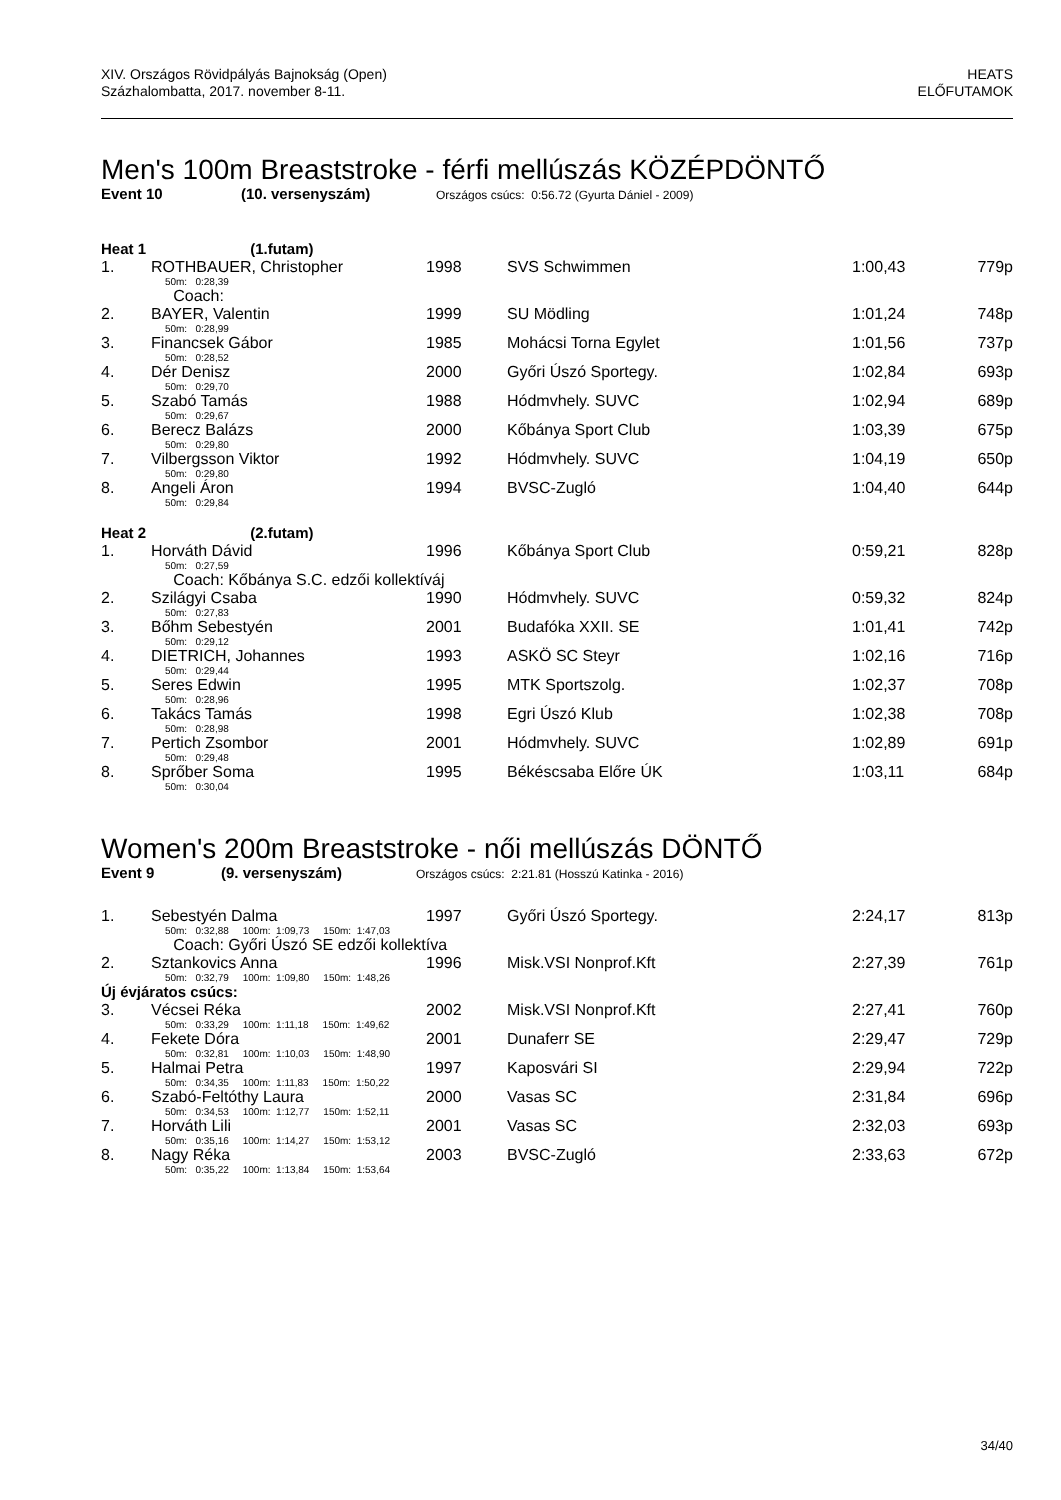XIV. Országos Rövidpályás Bajnokság (Open)
Százhalombatta, 2017. november 8-11.
HEATS
ELŐFUTAMOK
Men's 100m Breaststroke - férfi mellúszás KÖZÉPDÖNTŐ
Event 10 (10. versenyszám) Országos csúcs: 0:56.72 (Gyurta Dániel - 2009)
| Heat 1 (1.futam) | | | | | |
| 1. | ROTHBAUER, Christopher | 1998 | SVS Schwimmen | 1:00,43 | 779p |
| | 50m: 0:28,39 | | | | |
| | Coach: | | | | |
| 2. | BAYER, Valentin | 1999 | SU Mödling | 1:01,24 | 748p |
| | 50m: 0:28,99 | | | | |
| 3. | Financsek Gábor | 1985 | Mohácsi Torna Egylet | 1:01,56 | 737p |
| | 50m: 0:28,52 | | | | |
| 4. | Dér Denisz | 2000 | Győri Úszó Sportegy. | 1:02,84 | 693p |
| | 50m: 0:29,70 | | | | |
| 5. | Szabó Tamás | 1988 | Hódmvhely. SUVC | 1:02,94 | 689p |
| | 50m: 0:29,67 | | | | |
| 6. | Berecz Balázs | 2000 | Kőbánya Sport Club | 1:03,39 | 675p |
| | 50m: 0:29,80 | | | | |
| 7. | Vilbergsson Viktor | 1992 | Hódmvhely. SUVC | 1:04,19 | 650p |
| | 50m: 0:29,80 | | | | |
| 8. | Angeli Áron | 1994 | BVSC-Zugló | 1:04,40 | 644p |
| | 50m: 0:29,84 | | | | |
| Heat 2 (2.futam) | | | | | |
| 1. | Horváth Dávid | 1996 | Kőbánya Sport Club | 0:59,21 | 828p |
| | 50m: 0:27,59 | | | | |
| | Coach: Kőbánya S.C. edzői kollektíváj | | | | |
| 2. | Szilágyi Csaba | 1990 | Hódmvhely. SUVC | 0:59,32 | 824p |
| | 50m: 0:27,83 | | | | |
| 3. | Bőhm Sebestyén | 2001 | Budafóka XXII. SE | 1:01,41 | 742p |
| | 50m: 0:29,12 | | | | |
| 4. | DIETRICH, Johannes | 1993 | ASKÖ SC Steyr | 1:02,16 | 716p |
| | 50m: 0:29,44 | | | | |
| 5. | Seres Edwin | 1995 | MTK Sportszolg. | 1:02,37 | 708p |
| | 50m: 0:28,96 | | | | |
| 6. | Takács Tamás | 1998 | Egri Úszó Klub | 1:02,38 | 708p |
| | 50m: 0:28,98 | | | | |
| 7. | Pertich Zsombor | 2001 | Hódmvhely. SUVC | 1:02,89 | 691p |
| | 50m: 0:29,48 | | | | |
| 8. | Sprőber Soma | 1995 | Békéscsaba Előre ÚK | 1:03,11 | 684p |
| | 50m: 0:30,04 | | | | |
Women's 200m Breaststroke - női mellúszás DÖNTŐ
Event 9 (9. versenyszám) Országos csúcs: 2:21.81 (Hosszú Katinka - 2016)
| 1. | Sebestyén Dalma | 1997 | Győri Úszó Sportegy. | 2:24,17 | 813p |
| | 50m: 0:32,88 100m: 1:09,73 150m: 1:47,03 | | | | |
| | Coach: Győri Úszó SE edzői kollektíva | | | | |
| 2. | Sztankovics Anna | 1996 | Misk.VSI Nonprof.Kft | 2:27,39 | 761p |
| | 50m: 0:32,79 100m: 1:09,80 150m: 1:48,26 | | | | |
| Új évjáratos csúcs: | | | | | |
| 3. | Vécsei Réka | 2002 | Misk.VSI Nonprof.Kft | 2:27,41 | 760p |
| | 50m: 0:33,29 100m: 1:11,18 150m: 1:49,62 | | | | |
| 4. | Fekete Dóra | 2001 | Dunaferr SE | 2:29,47 | 729p |
| | 50m: 0:32,81 100m: 1:10,03 150m: 1:48,90 | | | | |
| 5. | Halmai Petra | 1997 | Kaposvári SI | 2:29,94 | 722p |
| | 50m: 0:34,35 100m: 1:11,83 150m: 1:50,22 | | | | |
| 6. | Szabó-Feltóthy Laura | 2000 | Vasas SC | 2:31,84 | 696p |
| | 50m: 0:34,53 100m: 1:12,77 150m: 1:52,11 | | | | |
| 7. | Horváth Lili | 2001 | Vasas SC | 2:32,03 | 693p |
| | 50m: 0:35,16 100m: 1:14,27 150m: 1:53,12 | | | | |
| 8. | Nagy Réka | 2003 | BVSC-Zugló | 2:33,63 | 672p |
| | 50m: 0:35,22 100m: 1:13,84 150m: 1:53,64 | | | | |
34/40